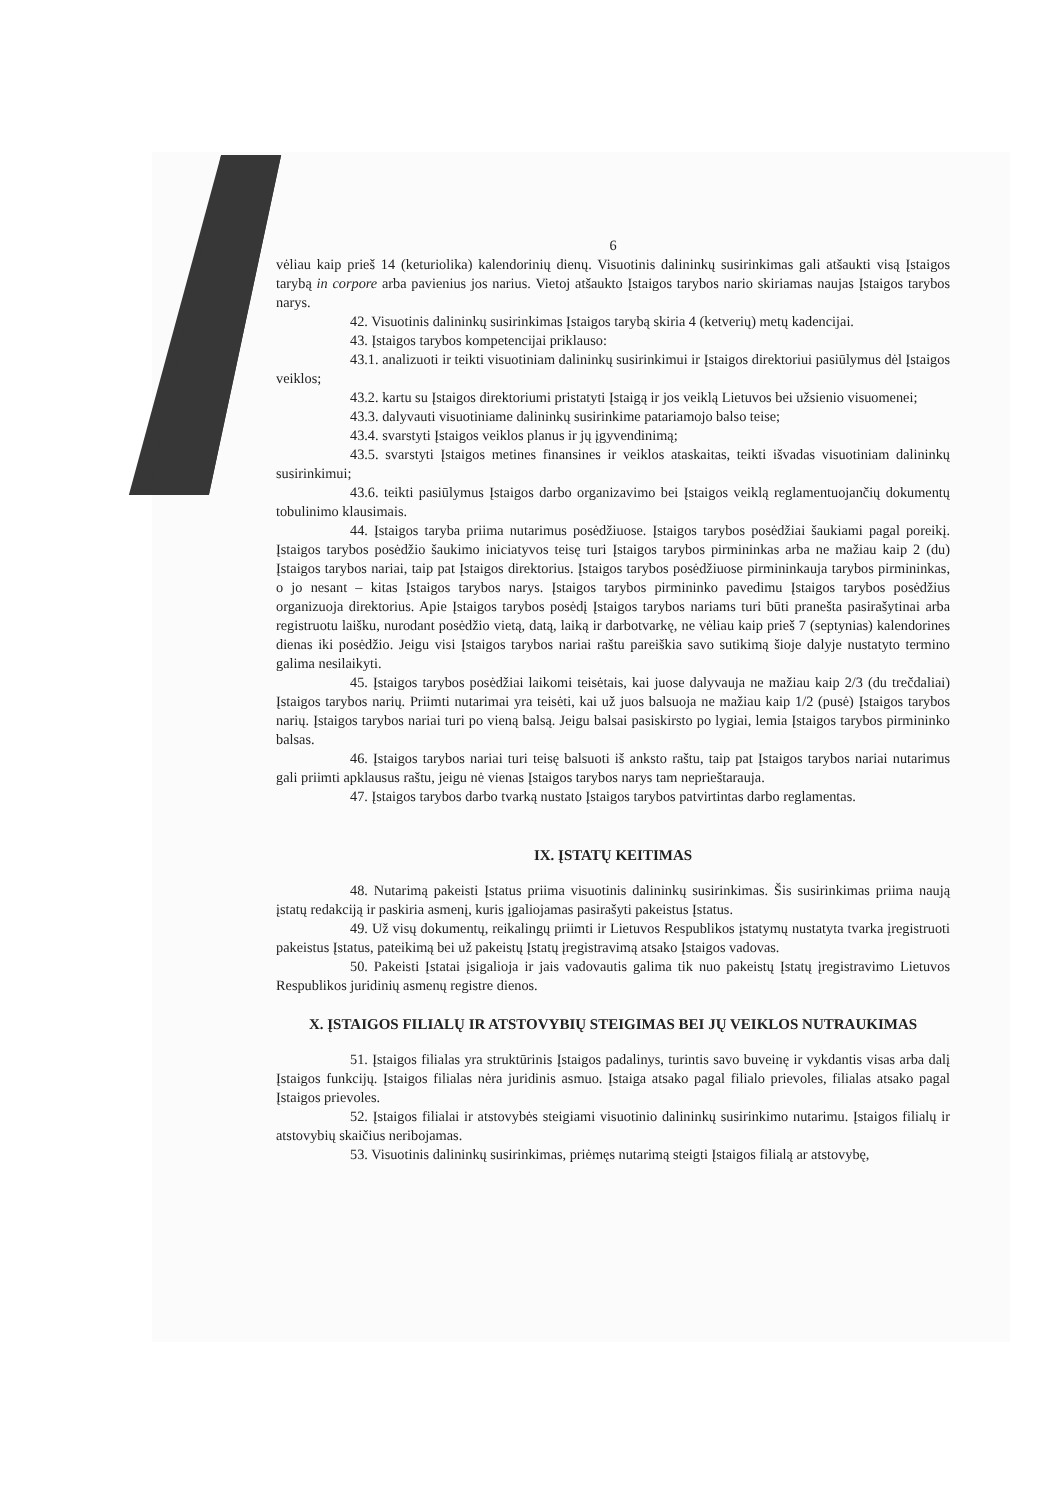6
vėliau kaip prieš 14 (keturiolika) kalendorinių dienų. Visuotinis dalininkų susirinkimas gali atšaukti visą Įstaigos tarybą in corpore arba pavienius jos narius. Vietoj atšaukto Įstaigos tarybos nario skiriamas naujas Įstaigos tarybos narys.
42. Visuotinis dalininkų susirinkimas Įstaigos tarybą skiria 4 (ketverių) metų kadencijai.
43. Įstaigos tarybos kompetencijai priklauso:
43.1. analizuoti ir teikti visuotiniam dalininkų susirinkimui ir Įstaigos direktoriui pasiūlymus dėl Įstaigos veiklos;
43.2. kartu su Įstaigos direktoriumi pristatyti Įstaigą ir jos veiklą Lietuvos bei užsienio visuomenei;
43.3. dalyvauti visuotiniame dalininkų susirinkime patariamojo balso teise;
43.4. svarstyti Įstaigos veiklos planus ir jų įgyvendinimą;
43.5. svarstyti Įstaigos metines finansines ir veiklos ataskaitas, teikti išvadas visuotiniam dalininkų susirinkimui;
43.6. teikti pasiūlymus Įstaigos darbo organizavimo bei Įstaigos veiklą reglamentuojančių dokumentų tobulinimo klausimais.
44. Įstaigos taryba priima nutarimus posėdžiuose. Įstaigos tarybos posėdžiai šaukiami pagal poreikį. Įstaigos tarybos posėdžio šaukimo iniciatyvos teisę turi Įstaigos tarybos pirmininkas arba ne mažiau kaip 2 (du) Įstaigos tarybos nariai, taip pat Įstaigos direktorius. Įstaigos tarybos posėdžiuose pirmininkauja tarybos pirmininkas, o jo nesant – kitas Įstaigos tarybos narys. Įstaigos tarybos pirmininko pavedimu Įstaigos tarybos posėdžius organizuoja direktorius. Apie Įstaigos tarybos posėdį Įstaigos tarybos nariams turi būti pranešta pasirašytinai arba registruotu laišku, nurodant posėdžio vietą, datą, laiką ir darbotvarkę, ne vėliau kaip prieš 7 (septynias) kalendorines dienas iki posėdžio. Jeigu visi Įstaigos tarybos nariai raštu pareiškia savo sutikimą šioje dalyje nustatyto termino galima nesilaikyti.
45. Įstaigos tarybos posėdžiai laikomi teisėtais, kai juose dalyvauja ne mažiau kaip 2/3 (du trečdaliai) Įstaigos tarybos narių. Priimti nutarimai yra teisėti, kai už juos balsuoja ne mažiau kaip 1/2 (pusė) Įstaigos tarybos narių. Įstaigos tarybos nariai turi po vieną balsą. Jeigu balsai pasiskirsto po lygiai, lemia Įstaigos tarybos pirmininko balsas.
46. Įstaigos tarybos nariai turi teisę balsuoti iš anksto raštu, taip pat Įstaigos tarybos nariai nutarimus gali priimti apklausus raštu, jeigu nė vienas Įstaigos tarybos narys tam neprieštarauja.
47. Įstaigos tarybos darbo tvarką nustato Įstaigos tarybos patvirtintas darbo reglamentas.
IX. ĮSTATŲ KEITIMAS
48. Nutarimą pakeisti Įstatus priima visuotinis dalininkų susirinkimas. Šis susirinkimas priima naują įstatų redakciją ir paskiria asmenį, kuris įgaliojamas pasirašyti pakeistus Įstatus.
49. Už visų dokumentų, reikalingų priimti ir Lietuvos Respublikos įstatymų nustatyta tvarka įregistruoti pakeistus Įstatus, pateikimą bei už pakeistų Įstatų įregistravimą atsako Įstaigos vadovas.
50. Pakeisti Įstatai įsigalioja ir jais vadovautis galima tik nuo pakeistų Įstatų įregistravimo Lietuvos Respublikos juridinių asmenų registre dienos.
X. ĮSTAIGOS FILIALŲ IR ATSTOVYBIŲ STEIGIMAS BEI JŲ VEIKLOS NUTRAUKIMAS
51. Įstaigos filialas yra struktūrinis Įstaigos padalinys, turintis savo buveinę ir vykdantis visas arba dalį Įstaigos funkcijų. Įstaigos filialas nėra juridinis asmuo. Įstaiga atsako pagal filialo prievoles, filialas atsako pagal Įstaigos prievoles.
52. Įstaigos filialai ir atstovybės steigiami visuotinio dalininkų susirinkimo nutarimu. Įstaigos filialų ir atstovybių skaičius neribojamas.
53. Visuotinis dalininkų susirinkimas, priėmęs nutarimą steigti Įstaigos filialą ar atstovybę,